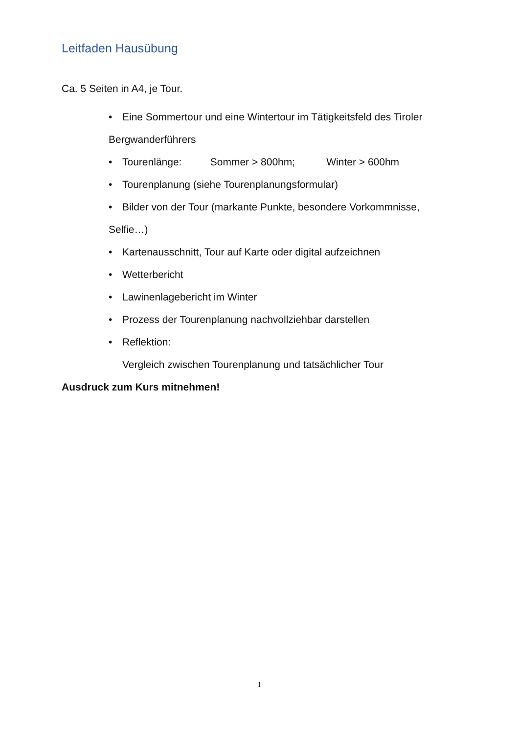Leitfaden Hausübung
Ca. 5 Seiten in A4, je Tour.
• Eine Sommertour und eine Wintertour im Tätigkeitsfeld des Tiroler
Bergwanderführers
• Tourenlänge: Sommer > 800hm; Winter > 600hm
• Tourenplanung (siehe Tourenplanungsformular)
• Bilder von der Tour (markante Punkte, besondere Vorkommnisse,
Selfie…)
• Kartenausschnitt, Tour auf Karte oder digital aufzeichnen
• Wetterbericht
• Lawinenlagebericht im Winter
• Prozess der Tourenplanung nachvollziehbar darstellen
• Reflektion:
Vergleich zwischen Tourenplanung und tatsächlicher Tour
Ausdruck zum Kurs mitnehmen!
1